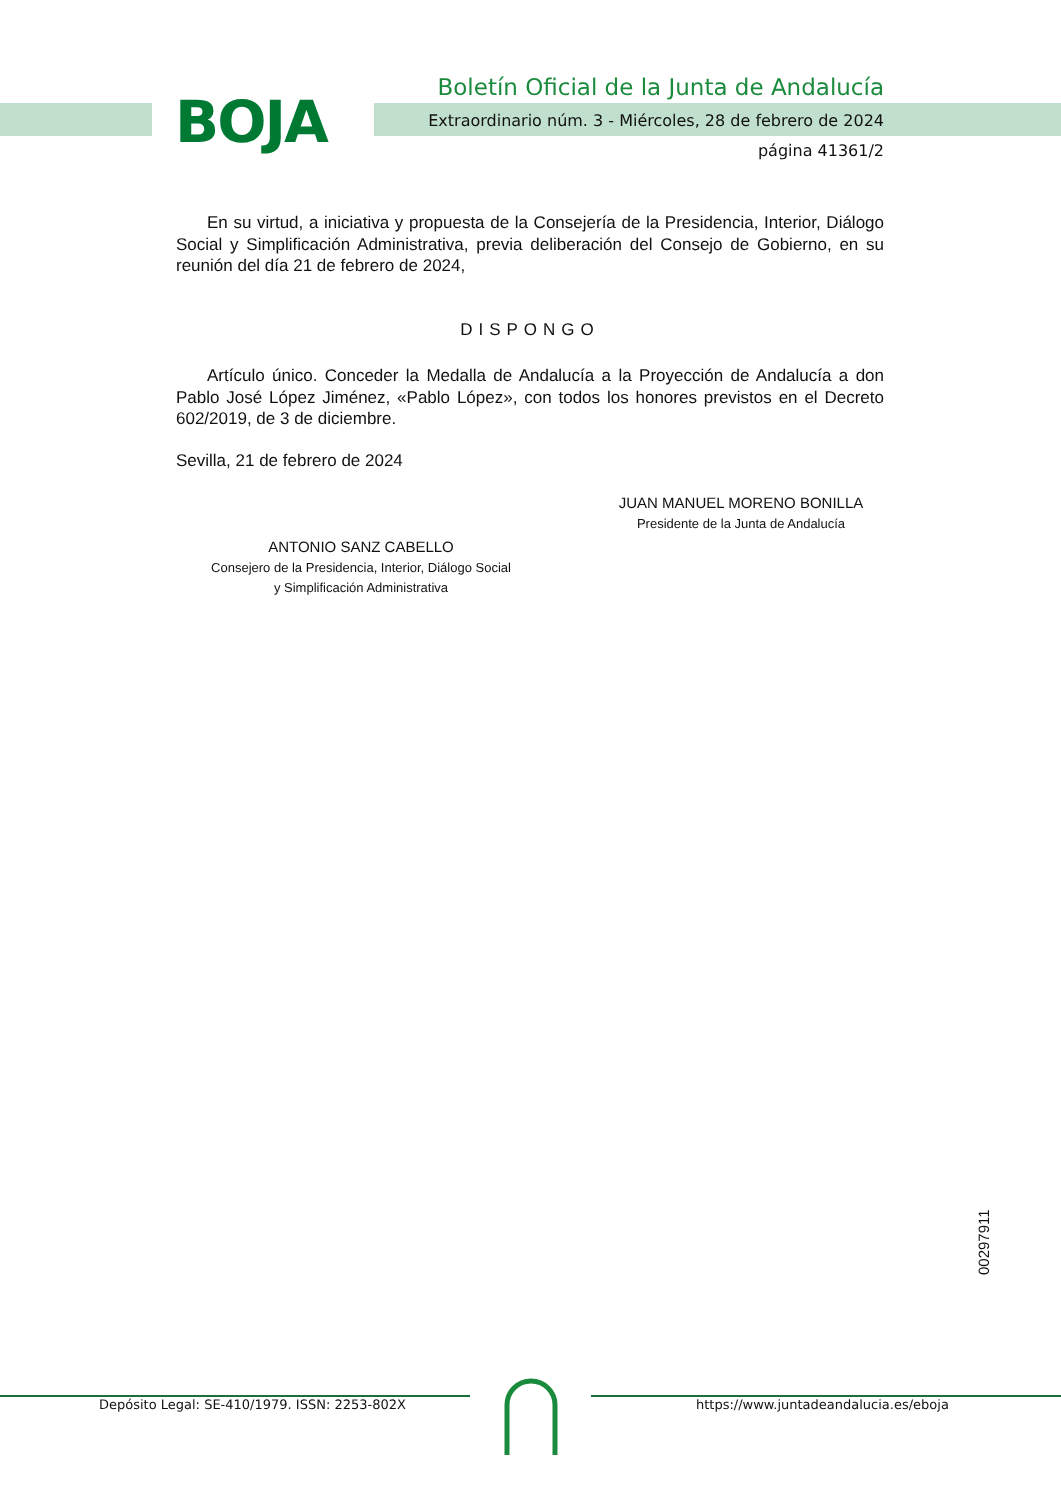BOJA
Boletín Oficial de la Junta de Andalucía
Extraordinario núm. 3 - Miércoles, 28 de febrero de 2024
página 41361/2
En su virtud, a iniciativa y propuesta de la Consejería de la Presidencia, Interior, Diálogo Social y Simplificación Administrativa, previa deliberación del Consejo de Gobierno, en su reunión del día 21 de febrero de 2024,
DISPONGO
Artículo único. Conceder la Medalla de Andalucía a la Proyección de Andalucía a don Pablo José López Jiménez, «Pablo López», con todos los honores previstos en el Decreto 602/2019, de 3 de diciembre.
Sevilla, 21 de febrero de 2024
JUAN MANUEL MORENO BONILLA
Presidente de la Junta de Andalucía
ANTONIO SANZ CABELLO
Consejero de la Presidencia, Interior, Diálogo Social
y Simplificación Administrativa
00297911
Depósito Legal: SE-410/1979. ISSN: 2253-802X
https://www.juntadeandalucia.es/eboja